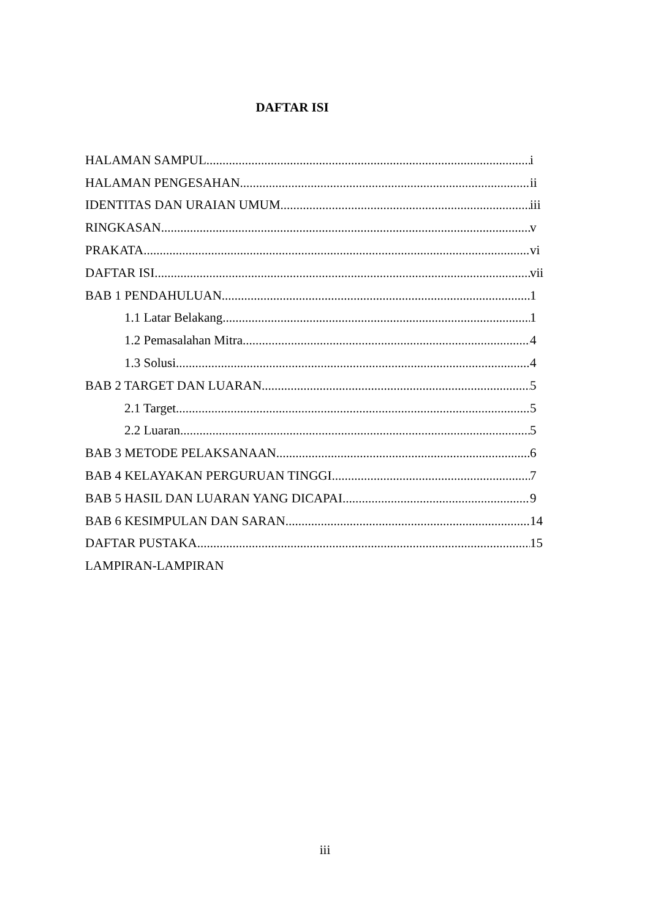DAFTAR ISI
HALAMAN SAMPUL i
HALAMAN PENGESAHAN ii
IDENTITAS DAN URAIAN UMUM iii
RINGKASAN v
PRAKATA vi
DAFTAR ISI vii
BAB 1 PENDAHULUAN 1
1.1 Latar Belakang 1
1.2 Pemasalahan Mitra 4
1.3 Solusi 4
BAB 2 TARGET DAN LUARAN 5
2.1 Target 5
2.2 Luaran 5
BAB 3 METODE PELAKSANAAN 6
BAB 4 KELAYAKAN PERGURUAN TINGGI 7
BAB 5 HASIL DAN LUARAN YANG DICAPAI 9
BAB 6 KESIMPULAN DAN SARAN 14
DAFTAR PUSTAKA 15
LAMPIRAN-LAMPIRAN
iii